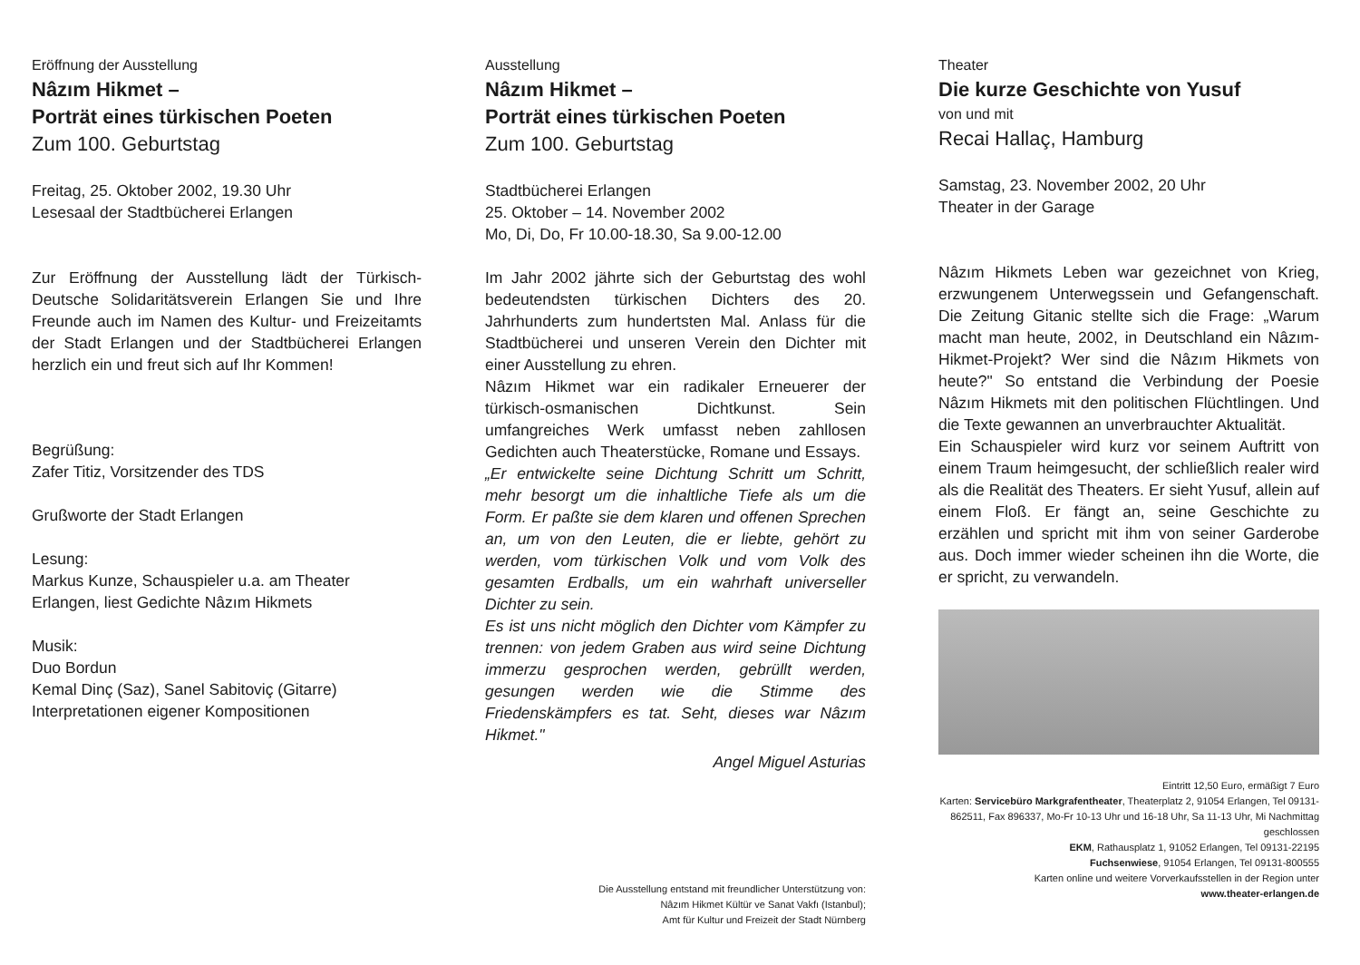Eröffnung der Ausstellung
Nâzım Hikmet –
Porträt eines türkischen Poeten
Zum 100. Geburtstag
Freitag, 25. Oktober 2002, 19.30 Uhr
Lesesaal der Stadtbücherei Erlangen
Zur Eröffnung der Ausstellung lädt der Türkisch-Deutsche Solidaritätsverein Erlangen Sie und Ihre Freunde auch im Namen des Kultur- und Freizeitamts der Stadt Erlangen und der Stadtbücherei Erlangen herzlich ein und freut sich auf Ihr Kommen!
Begrüßung:
Zafer Titiz, Vorsitzender des TDS
Grußworte der Stadt Erlangen
Lesung:
Markus Kunze, Schauspieler u.a. am Theater Erlangen, liest Gedichte Nâzım Hikmets
Musik:
Duo Bordun
Kemal Dinç (Saz), Sanel Sabitoviç (Gitarre)
Interpretationen eigener Kompositionen
Ausstellung
Nâzım Hikmet –
Porträt eines türkischen Poeten
Zum 100. Geburtstag
Stadtbücherei Erlangen
25. Oktober – 14. November 2002
Mo, Di, Do, Fr 10.00-18.30, Sa 9.00-12.00
Im Jahr 2002 jährte sich der Geburtstag des wohl bedeutendsten türkischen Dichters des 20. Jahrhunderts zum hundertsten Mal. Anlass für die Stadtbücherei und unseren Verein den Dichter mit einer Ausstellung zu ehren.
Nâzım Hikmet war ein radikaler Erneuerer der türkisch-osmanischen Dichtkunst. Sein umfangreiches Werk umfasst neben zahllosen Gedichten auch Theaterstücke, Romane und Essays.
„Er entwickelte seine Dichtung Schritt um Schritt, mehr besorgt um die inhaltliche Tiefe als um die Form. Er paßte sie dem klaren und offenen Sprechen an, um von den Leuten, die er liebte, gehört zu werden, vom türkischen Volk und vom Volk des gesamten Erdballs, um ein wahrhaft universeller Dichter zu sein.
Es ist uns nicht möglich den Dichter vom Kämpfer zu trennen: von jedem Graben aus wird seine Dichtung immerzu gesprochen werden, gebrüllt werden, gesungen werden wie die Stimme des Friedenskämpfers es tat. Seht, dieses war Nâzım Hikmet."
Angel Miguel Asturias
Die Ausstellung entstand mit freundlicher Unterstützung von:
Nâzım Hikmet Kültür ve Sanat Vakfı (Istanbul);
Amt für Kultur und Freizeit der Stadt Nürnberg
Theater
Die kurze Geschichte von Yusuf
von und mit
Recai Hallaç, Hamburg
Samstag, 23. November 2002, 20 Uhr
Theater in der Garage
Nâzım Hikmets Leben war gezeichnet von Krieg, erzwungenem Unterwegssein und Gefangenschaft. Die Zeitung Gitanic stellte sich die Frage: „Warum macht man heute, 2002, in Deutschland ein Nâzım-Hikmet-Projekt? Wer sind die Nâzım Hikmets von heute?" So entstand die Verbindung der Poesie Nâzım Hikmets mit den politischen Flüchtlingen. Und die Texte gewannen an unverbrauchter Aktualität.
Ein Schauspieler wird kurz vor seinem Auftritt von einem Traum heimgesucht, der schließlich realer wird als die Realität des Theaters. Er sieht Yusuf, allein auf einem Floß. Er fängt an, seine Geschichte zu erzählen und spricht mit ihm von seiner Garderobe aus. Doch immer wieder scheinen ihn die Worte, die er spricht, zu verwandeln.
Eintritt 12,50 Euro, ermäßigt 7 Euro
Karten: Servicebüro Markgrafentheater, Theaterplatz 2, 91054 Erlangen, Tel 09131-862511, Fax 896337, Mo-Fr 10-13 Uhr und 16-18 Uhr, Sa 11-13 Uhr, Mi Nachmittag geschlossen
EKM, Rathausplatz 1, 91052 Erlangen, Tel 09131-22195
Fuchsenwiese, 91054 Erlangen, Tel 09131-800555
Karten online und weitere Vorverkaufsstellen in der Region unter
www.theater-erlangen.de